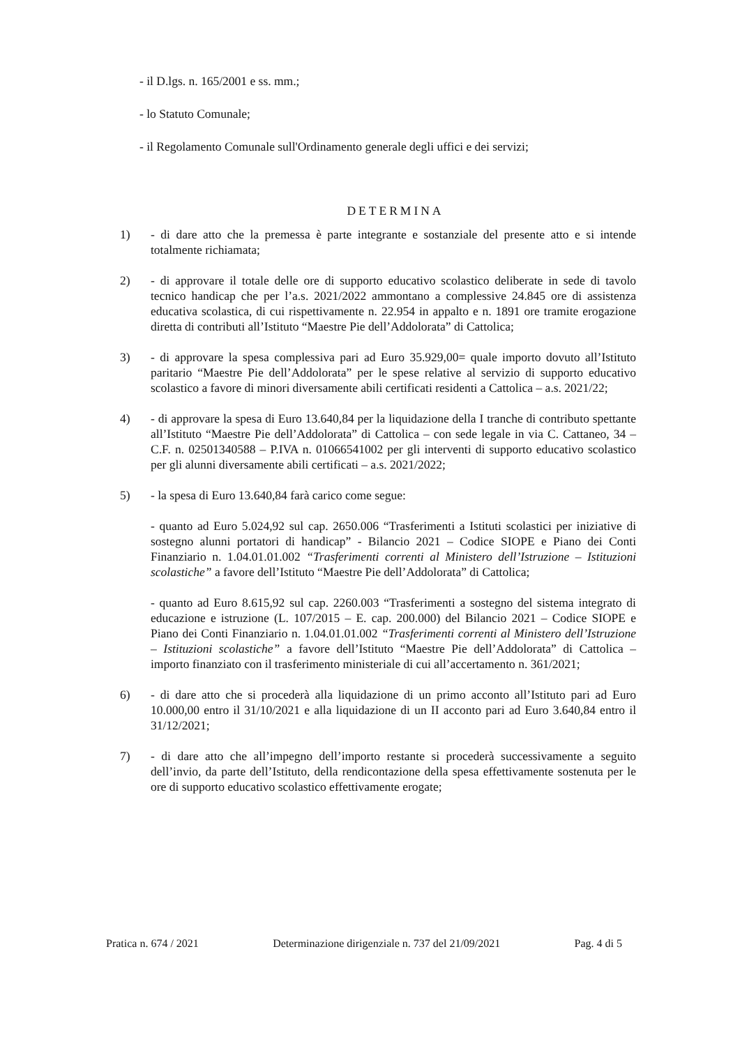- il D.lgs. n. 165/2001 e ss. mm.;
- lo Statuto Comunale;
- il Regolamento Comunale sull'Ordinamento generale degli uffici e dei servizi;
DETERMINA
1) - di dare atto che la premessa è parte integrante e sostanziale del presente atto e si intende totalmente richiamata;
2) - di approvare il totale delle ore di supporto educativo scolastico deliberate in sede di tavolo tecnico handicap che per l’a.s. 2021/2022 ammontano a complessive 24.845 ore di assistenza educativa scolastica, di cui rispettivamente n. 22.954 in appalto e n. 1891 ore tramite erogazione diretta di contributi all’Istituto “Maestre Pie dell’Addolorata” di Cattolica;
3) - di approvare la spesa complessiva pari ad Euro 35.929,00= quale importo dovuto all’Istituto paritario “Maestre Pie dell’Addolorata” per le spese relative al servizio di supporto educativo scolastico a favore di minori diversamente abili certificati residenti a Cattolica – a.s. 2021/22;
4) - di approvare la spesa di Euro 13.640,84 per la liquidazione della I tranche di contributo spettante all’Istituto “Maestre Pie dell’Addolorata” di Cattolica – con sede legale in via C. Cattaneo, 34 – C.F. n. 02501340588 – P.IVA n. 01066541002 per gli interventi di supporto educativo scolastico per gli alunni diversamente abili certificati – a.s. 2021/2022;
5) - la spesa di Euro 13.640,84 farà carico come segue:
- quanto ad Euro 5.024,92 sul cap. 2650.006 “Trasferimenti a Istituti scolastici per iniziative di sostegno alunni portatori di handicap” - Bilancio 2021 – Codice SIOPE e Piano dei Conti Finanziario n. 1.04.01.01.002 “Trasferimenti correnti al Ministero dell’Istruzione – Istituzioni scolastiche” a favore dell’Istituto “Maestre Pie dell’Addolorata” di Cattolica;
- quanto ad Euro 8.615,92 sul cap. 2260.003 “Trasferimenti a sostegno del sistema integrato di educazione e istruzione (L. 107/2015 – E. cap. 200.000) del Bilancio 2021 – Codice SIOPE e Piano dei Conti Finanziario n. 1.04.01.01.002 “Trasferimenti correnti al Ministero dell’Istruzione – Istituzioni scolastiche” a favore dell’Istituto “Maestre Pie dell’Addolorata” di Cattolica – importo finanziato con il trasferimento ministeriale di cui all’accertamento n. 361/2021;
6) - di dare atto che si procederà alla liquidazione di un primo acconto all’Istituto pari ad Euro 10.000,00 entro il 31/10/2021 e alla liquidazione di un II acconto pari ad Euro 3.640,84 entro il 31/12/2021;
7) - di dare atto che all’impegno dell’importo restante si procederà successivamente a seguito dell’invio, da parte dell’Istituto, della rendicontazione della spesa effettivamente sostenuta per le ore di supporto educativo scolastico effettivamente erogate;
Pratica n. 674 / 2021 Determinazione dirigenziale n. 737 del 21/09/2021 Pag. 4 di 5